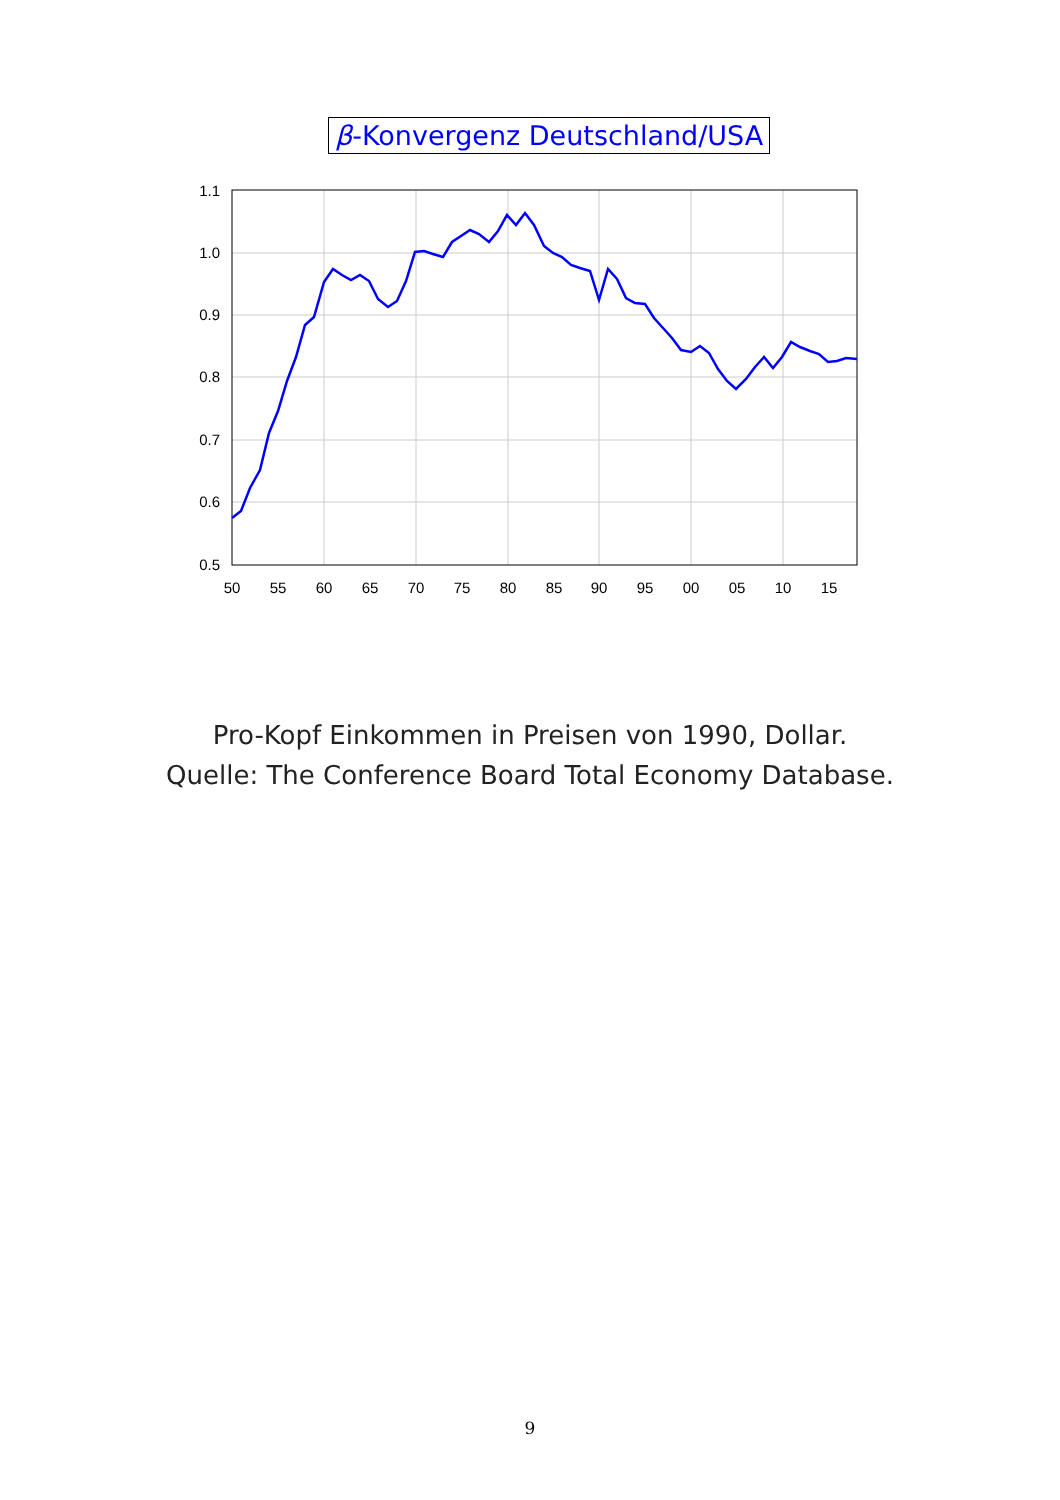β-Konvergenz Deutschland/USA
1.1
1.0
0.9
0.8
0.7
0.6
0.5
50
55
60
65
70
75
80
85
90
95
00
05
10
15
Pro-Kopf Einkommen in Preisen von 1990, Dollar.
Quelle: The Conference Board Total Economy Database.
9